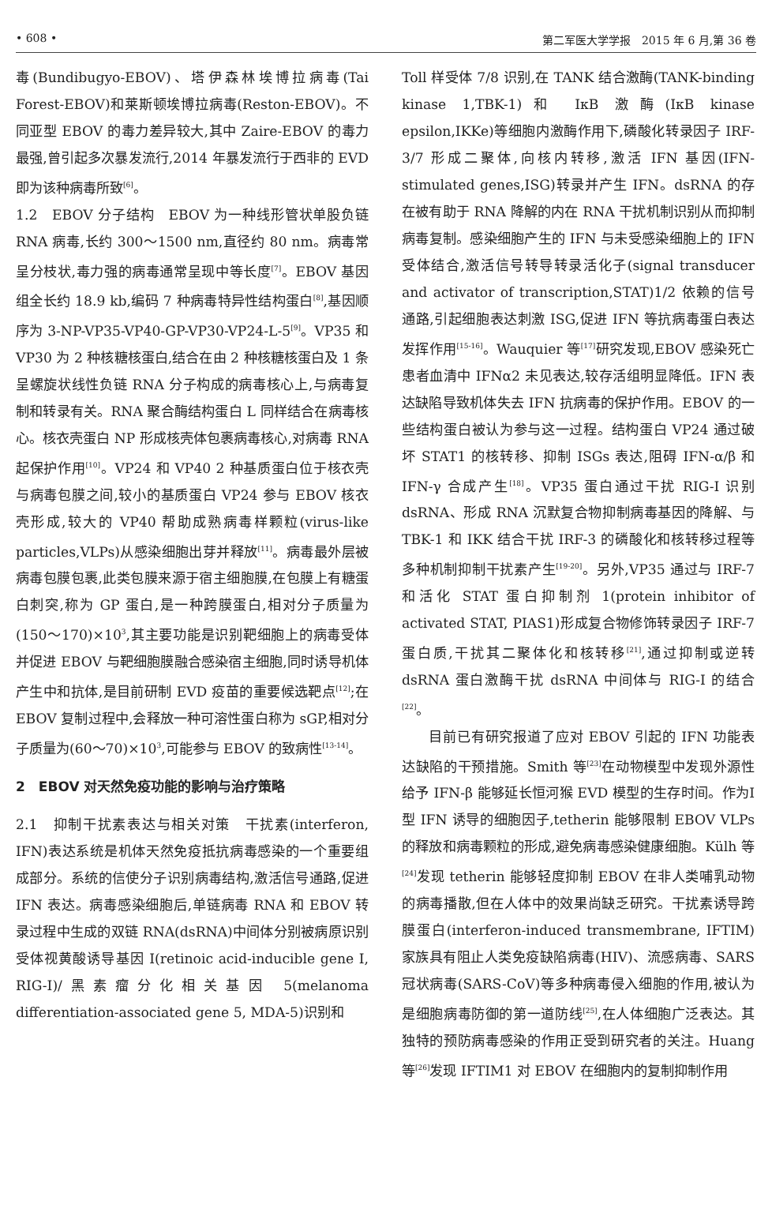• 608 • 第二军医大学学报　2015 年 6 月,第 36 卷
毒(Bundibugyo-EBOV)、塔伊森林埃博拉病毒(Tai Forest-EBOV)和莱斯顿埃博拉病毒(Reston-EBOV)。不同亚型 EBOV 的毒力差异较大,其中 Zaire-EBOV 的毒力最强,曾引起多次暴发流行,2014 年暴发流行于西非的 EVD 即为该种病毒所致<sup>[6]</sup>。
1.2　EBOV 分子结构　EBOV 为一种线形管状单股负链 RNA 病毒,长约 300～1500 nm,直径约 80 nm。病毒常呈分枝状,毒力强的病毒通常呈现中等长度<sup>[7]</sup>。EBOV 基因组全长约 18.9 kb,编码 7 种病毒特异性结构蛋白<sup>[8]</sup>,基因顺序为 3-NP-VP35-VP40-GP-VP30-VP24-L-5<sup>[9]</sup>。VP35 和 VP30 为 2 种核糖核蛋白,结合在由 2 种核糖核蛋白及 1 条呈螺旋状线性负链 RNA 分子构成的病毒核心上,与病毒复制和转录有关。RNA 聚合酶结构蛋白 L 同样结合在病毒核心。核衣壳蛋白 NP 形成核壳体包裹病毒核心,对病毒 RNA 起保护作用<sup>[10]</sup>。VP24 和 VP40 2 种基质蛋白位于核衣壳与病毒包膜之间,较小的基质蛋白 VP24 参与 EBOV 核衣壳形成,较大的 VP40 帮助成熟病毒样颗粒(virus-like particles,VLPs)从感染细胞出芽并释放<sup>[11]</sup>。病毒最外层被病毒包膜包裹,此类包膜来源于宿主细胞膜,在包膜上有糖蛋白刺突,称为 GP 蛋白,是一种跨膜蛋白,相对分子质量为(150～170)×10<sup>3</sup>,其主要功能是识别靶细胞上的病毒受体并促进 EBOV 与靶细胞膜融合感染宿主细胞,同时诱导机体产生中和抗体,是目前研制 EVD 疫苗的重要候选靶点<sup>[12]</sup>;在 EBOV 复制过程中,会释放一种可溶性蛋白称为 sGP,相对分子质量为(60～70)×10<sup>3</sup>,可能参与 EBOV 的致病性<sup>[13-14]</sup>。
2　EBOV 对天然免疫功能的影响与治疗策略
2.1　抑制干扰素表达与相关对策　干扰素(interferon, IFN)表达系统是机体天然免疫抵抗病毒感染的一个重要组成部分。系统的信使分子识别病毒结构,激活信号通路,促进 IFN 表达。病毒感染细胞后,单链病毒 RNA 和 EBOV 转录过程中生成的双链 RNA(dsRNA)中间体分别被病原识别受体视黄酸诱导基因 I(retinoic acid-inducible gene I, RIG-I)/黑素瘤分化相关基因 5(melanoma differentiation-associated gene 5, MDA-5)识别和
Toll 样受体 7/8 识别,在 TANK 结合激酶(TANK-binding kinase 1,TBK-1)和 IκB 激酶(IκB kinase epsilon,IKKe)等细胞内激酶作用下,磷酸化转录因子 IRF-3/7 形成二聚体,向核内转移,激活 IFN 基因(IFN-stimulated genes,ISG)转录并产生 IFN。dsRNA 的存在被有助于 RNA 降解的内在 RNA 干扰机制识别从而抑制病毒复制。感染细胞产生的 IFN 与未受感染细胞上的 IFN 受体结合,激活信号转导转录活化子(signal transducer and activator of transcription,STAT)1/2 依赖的信号通路,引起细胞表达刺激 ISG,促进 IFN 等抗病毒蛋白表达发挥作用<sup>[15-16]</sup>。Wauquier 等<sup>[17]</sup>研究发现,EBOV 感染死亡患者血清中 IFNα2 未见表达,较存活组明显降低。IFN 表达缺陷导致机体失去 IFN 抗病毒的保护作用。EBOV 的一些结构蛋白被认为参与这一过程。结构蛋白 VP24 通过破坏 STAT1 的核转移、抑制 ISGs 表达,阻碍 IFN-α/β 和 IFN-γ 合成产生<sup>[18]</sup>。VP35 蛋白通过干扰 RIG-I 识别 dsRNA、形成 RNA 沉默复合物抑制病毒基因的降解、与 TBK-1 和 IKK 结合干扰 IRF-3 的磷酸化和核转移过程等多种机制抑制干扰素产生<sup>[19-20]</sup>。另外,VP35 通过与 IRF-7 和活化 STAT 蛋白抑制剂 1(protein inhibitor of activated STAT, PIAS1)形成复合物修饰转录因子 IRF-7 蛋白质,干扰其二聚体化和核转移<sup>[21]</sup>,通过抑制或逆转 dsRNA 蛋白激酶干扰 dsRNA 中间体与 RIG-I 的结合<sup>[22]</sup>。
目前已有研究报道了应对 EBOV 引起的 IFN 功能表达缺陷的干预措施。Smith 等<sup>[23]</sup>在动物模型中发现外源性给予 IFN-β 能够延长恒河猴 EVD 模型的生存时间。作为Ⅰ型 IFN 诱导的细胞因子,tetherin 能够限制 EBOV VLPs 的释放和病毒颗粒的形成,避免病毒感染健康细胞。Külh 等<sup>[24]</sup>发现 tetherin 能够轻度抑制 EBOV 在非人类哺乳动物的病毒播散,但在人体中的效果尚缺乏研究。干扰素诱导跨膜蛋白(interferon-induced transmembrane, IFTIM)家族具有阻止人类免疫缺陷病毒(HIV)、流感病毒、SARS 冠状病毒(SARS-CoV)等多种病毒侵入细胞的作用,被认为是细胞病毒防御的第一道防线<sup>[25]</sup>,在人体细胞广泛表达。其独特的预防病毒感染的作用正受到研究者的关注。Huang 等<sup>[26]</sup>发现 IFTIM1 对 EBOV 在细胞内的复制抑制作用